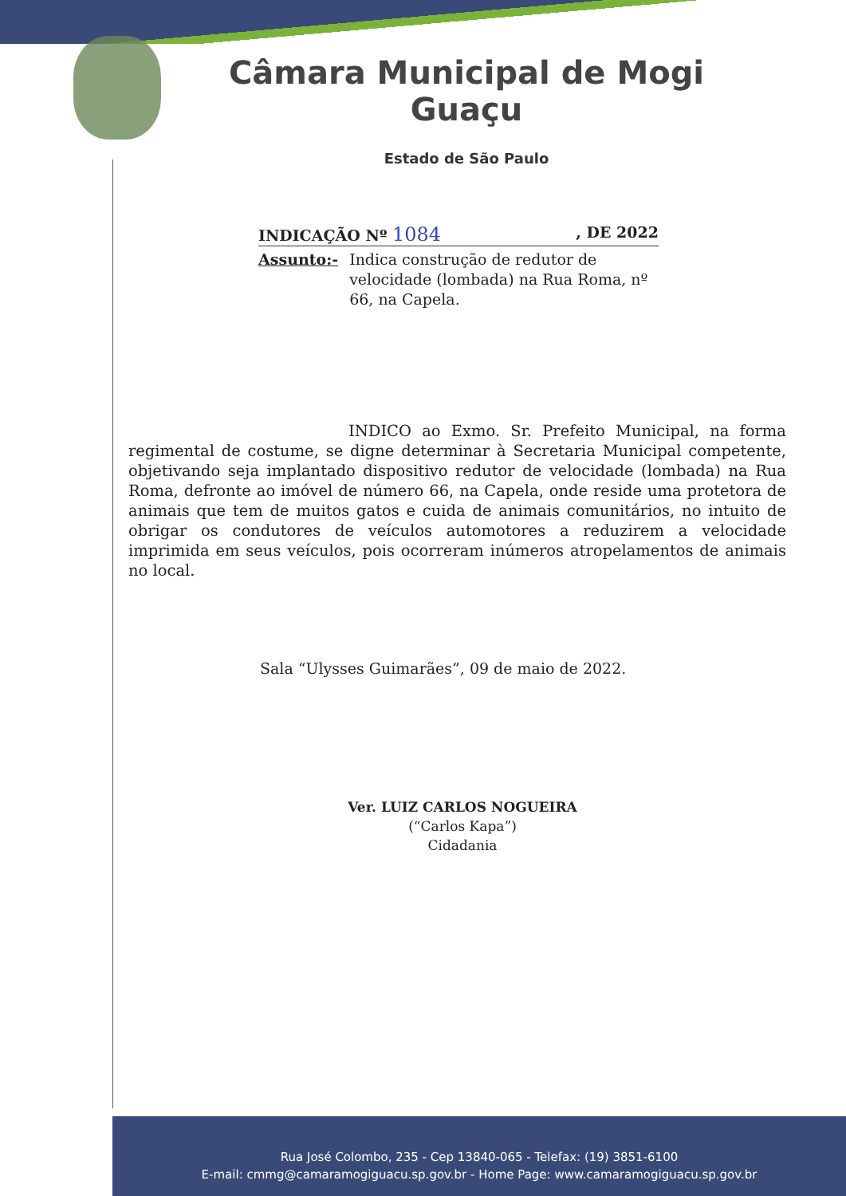Câmara Municipal de Mogi Guaçu
Estado de São Paulo
INDICAÇÃO Nº 1084, DE 2022
Assunto:- Indica construção de redutor de velocidade (lombada) na Rua Roma, nº 66, na Capela.
INDICO ao Exmo. Sr. Prefeito Municipal, na forma regimental de costume, se digne determinar à Secretaria Municipal competente, objetivando seja implantado dispositivo redutor de velocidade (lombada) na Rua Roma, defronte ao imóvel de número 66, na Capela, onde reside uma protetora de animais que tem de muitos gatos e cuida de animais comunitários, no intuito de obrigar os condutores de veículos automotores a reduzirem a velocidade imprimida em seus veículos, pois ocorreram inúmeros atropelamentos de animais no local.
Sala “Ulysses Guimarães”, 09 de maio de 2022.
Ver. LUIZ CARLOS NOGUEIRA
(“Carlos Kapa”)
Cidadania
Rua José Colombo, 235 - Cep 13840-065 - Telefax: (19) 3851-6100
E-mail: cmmg@camaramogiguacu.sp.gov.br - Home Page: www.camaramogiguacu.sp.gov.br